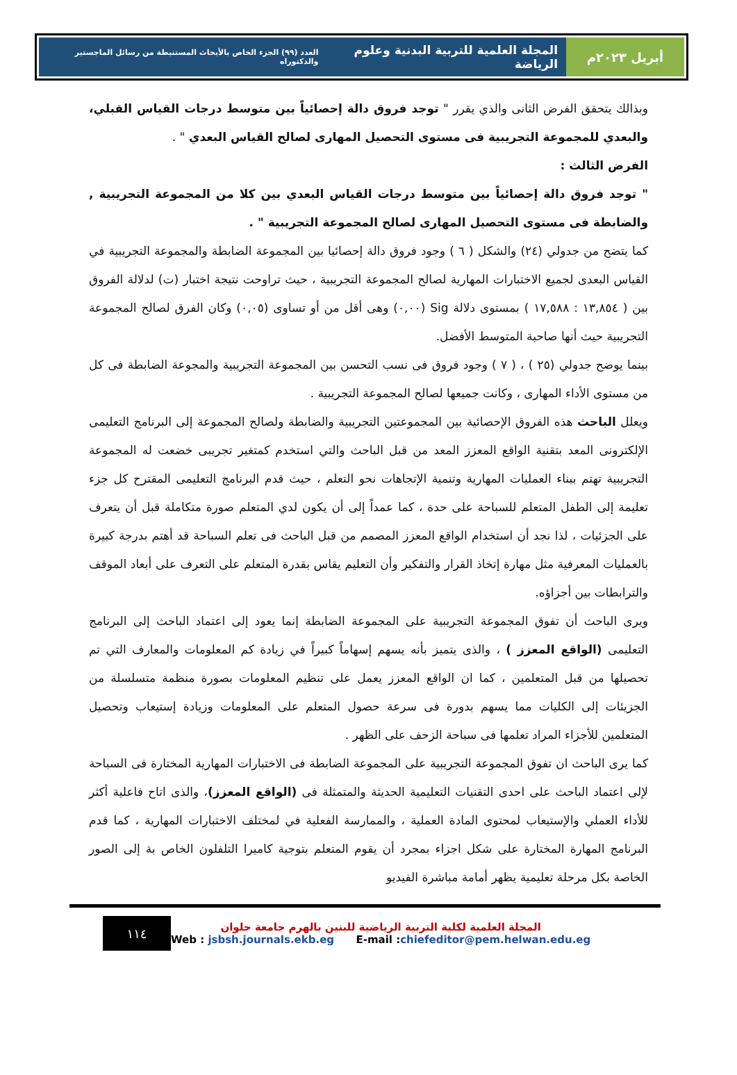أبريل ٢٠٢٣م المجلة العلمية للتربية البدنية وعلوم الرياضة العدد (٩٩) الجزء الخاص بالأبحاث المستنبطة من رسائل الماجستير والدكتوراه
وبذالك يتحقق الفرض الثانى والذي يقرر " توجد فروق دالة إحصائياً بين متوسط درجات القياس القبلي، والبعدي للمجموعة التجريبية فى مستوى التحصيل المهارى لصالح القياس البعدي " .
الفرض الثالث :
" توجد فروق دالة إحصائياً بين متوسط درجات القياس البعدي بين كلا من المجموعة التجريبية , والضابطة فى مستوى التحصيل المهارى لصالح المجموعة التجريبية " .
كما يتضح من جدولي (٢٤) والشكل ( ٦ ) وجود فروق دالة إحصائيا بين المجموعة الضابطة والمجموعة التجريبية في القياس البعدى لجميع الاختبارات المهارية لصالح المجموعة التجريبية ، حيث تراوحت نتيجة اختبار (ت) لدلالة الفروق بين ( ١٣,٨٥٤ : ١٧,٥٨٨ ) بمستوى دلالة Sig (٠,٠٠) وهى أقل من أو تساوى (٠,٠٥) وكان الفرق لصالح المجموعة التجريبية حيث أنها صاحبة المتوسط الأفضل.
بينما يوضح جدولي (٢٥ ) ، ( ٧ ) وجود فروق فى نسب التحسن بين المجموعة التجريبية والمجوعة الضابطة فى كل من مستوى الأداء المهارى ، وكانت جميعها لصالح المجموعة التجريبية .
ويعلل الباحث هذه الفروق الإحصائية بين المجموعتين التجريبية والضابطة ولصالح المجموعة إلى البرنامج التعليمى الإلكترونى المعد بتقنية الواقع المعزز المعد من قبل الباحث والتي استخدم كمتغير تجريبى خضعت له المجموعة التجريبية تهتم ببناء العمليات المهارية وتنمية الإتجاهات نحو التعلم ، حيث قدم البرنامج التعليمى المقترح كل جزء تعليمة إلى الطفل المتعلم للسباحة على حدة ، كما عمداً إلى أن يكون لدي المتعلم صورة متكاملة قبل أن يتعرف على الجزئيات ، لذا نجد أن استخدام الواقع المعزز المصمم من قبل الباحث فى تعلم السباحة قد أهتم بدرجة كبيرة بالعمليات المعرفية مثل مهارة إتخاذ القرار والتفكير وأن التعليم يقاس بقدرة المتعلم على التعرف على أبعاد الموقف والترابطات بين أجزاؤه.
ويرى الباحث أن تفوق المجموعة التجريبية على المجموعة الضابطة إنما يعود إلى اعتماد الباحث إلى البرنامج التعليمى (الواقع المعزز ) ، والذى يتميز بأنه يسهم إسهاماً كبيراً في زيادة كم المعلومات والمعارف التي تم تحصيلها من قبل المتعلمين ، كما ان الواقع المعزز يعمل على تنظيم المعلومات بصورة منظمة متسلسلة من الجزيئات إلى الكليات مما يسهم بدورة فى سرعة حصول المتعلم على المعلومات وزيادة إستيعاب وتحصيل المتعلمين للأجزاء المراد تعلمها فى سباحة الزحف على الظهر .
كما يرى الباحث ان تفوق المجموعة التجريبية على المجموعة الضابطة فى الاختبارات المهارية المختارة فى السباحة لإلى اعتماد الباحث على احدى التقنيات التعليمية الحديثة والمتمثلة فى (الواقع المعزز)، والذى اتاح فاعلية أكثر للأداء العملي والإستيعاب لمحتوى المادة العملية ، والممارسة الفعلية في لمختلف الاختبارات المهارية ، كما قدم البرنامج المهارة المختارة على شكل اجزاء بمجرد أن يقوم المتعلم بتوجية كاميرا التلفلون الخاص بة إلى الصور الخاصة بكل مرحلة تعليمية يظهر أمامة مباشرة الفيديو
١١٤
المجلة العلمية لكلية التربية الرياضية للبنين بالهرم جامعة حلوان
Web : jsbsh.journals.ekb.eg E-mail :chiefeditor@pem.helwan.edu.eg